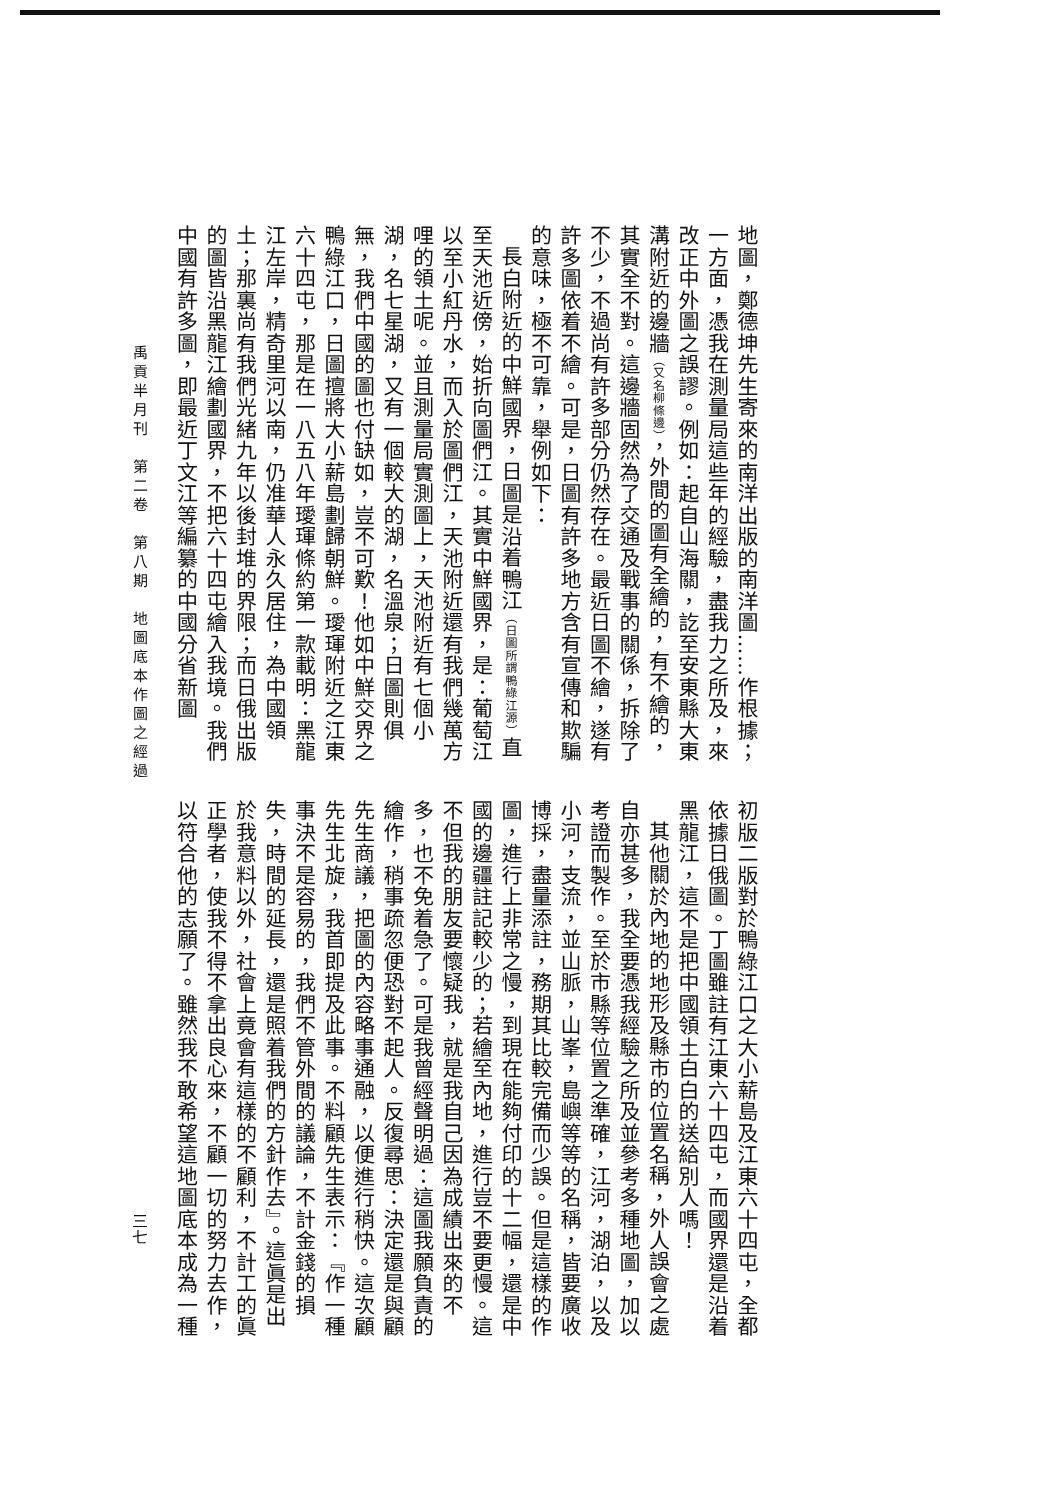地圖，鄭德坤先生寄來的南洋出版的南洋圖……作根據；一方面，憑我在測量局這些年的經驗，盡我力之所及，來改正中外圖之誤謬。例如：起自山海關，訖至安東縣大東溝附近的邊牆（又名柳條邊），外間的圖有全繪的，有不繪的，其實全不對。這邊牆固然為了交通及戰事的關係，拆除了不少，不過尚有許多部分仍然存在。最近日圖不繪，遂有許多圖依着不繪。可是，日圖有許多地方含有宣傳和欺騙的意味，極不可靠，舉例如下：
長白附近的中鮮國界，日圖是沿着鴨江（日圖所謂鴨綠江源）直至天池近傍，始折向圖們江。其實中鮮國界，是：葡萄江以至小紅丹水，而入於圖們江，天池附近還有我們幾萬方哩的領土呢。並且測量局實測圖上，天池附近有七個小湖，名七星湖，又有一個較大的湖，名溫泉；日圖則俱無，我們中國的圖也付缺如，豈不可歎！他如中鮮交界之鴨綠江口，日圖擅將大小薪島劃歸朝鮮。璦琿附近之江東六十四屯，那是在一八五八年璦琿條約第一款載明：黑龍江左岸，精奇里河以南，仍准華人永久居住，為中國領土；那裏尚有我們光緒九年以後封堆的界限；而日俄出版的圖皆沿黑龍江繪劃國界，不把六十四屯繪入我境。我們中國有許多圖，即最近丁文江等編纂的中國分省新圖
初版二版對於鴨綠江口之大小薪島及江東六十四屯，全都依據日俄圖。丁圖雖註有江東六十四屯，而國界還是沿着黑龍江，這不是把中國領土白白的送給別人嗎！
其他關於內地的地形及縣市的位置名稱，外人誤會之處自亦甚多，我全要憑我經驗之所及並參考多種地圖，加以考證而製作。至於市縣等位置之準確，江河，湖泊，以及小河，支流，並山脈，山峯，島嶼等等的名稱，皆要廣收博採，盡量添註，務期其比較完備而少誤。但是這樣的作圖，進行上非常之慢，到現在能夠付印的十二幅，還是中國的邊疆註記較少的；若繪至內地，進行豈不要更慢。這不但我的朋友要懷疑我，就是我自己因為成績出來的不多，也不免着急了。可是我曾經聲明過：這圖我願負責的繪作，稍事疏忽便恐對不起人。反復尋思：決定還是與顧先生商議，把圖的內容略事通融，以便進行稍快。這次顧先生北旋，我首即提及此事。不料顧先生表示：『作一種事決不是容易的，我們不管外間的議論，不計金錢的損失，時間的延長，還是照着我們的方針作去』。這眞是出於我意料以外，社會上竟會有這樣的不顧利，不計工的眞正學者，使我不得不拿出良心來，不顧一切的努力去作，以符合他的志願了。雖然我不敢希望這地圖底本成為一種
禹貢半月刊　第二卷　第八期　地圖底本作圖之經過
三七